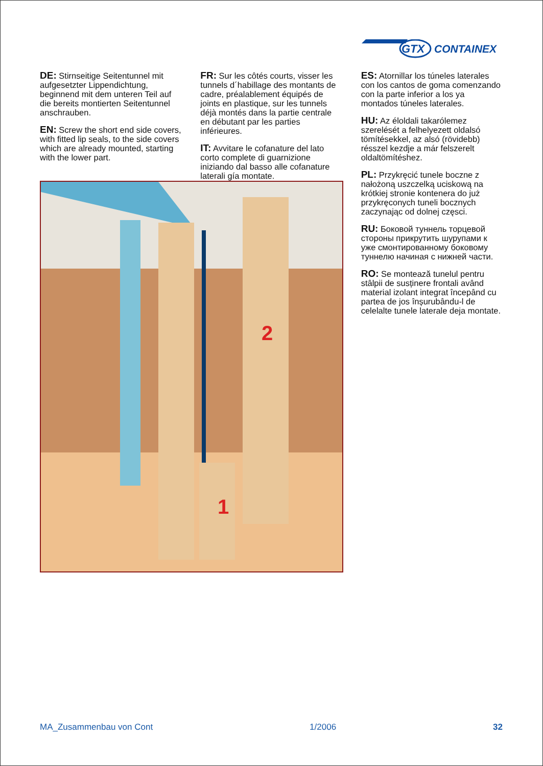GTX
CONTAINEX
DE: Stirnseitige Seitentunnel mit aufgesetzter Lippendichtung, beginnend mit dem unteren Teil auf die bereits montierten Seitentunnel anschrauben.
EN: Screw the short end side covers, with fitted lip seals, to the side covers which are already mounted, starting with the lower part.
FR: Sur les côtés courts, visser les tunnels d´habillage des montants de cadre, préalablement équipés de joints en plastique, sur les tunnels déjà montés dans la partie centrale en débutant par les parties inférieures.
IT: Avvitare le cofanature del lato corto complete di guarnizione iniziando dal basso alle cofanature laterali gía montate.
ES: Atornillar los túneles laterales con los cantos de goma comenzando con la parte inferior a los ya montados túneles laterales.
HU: Az éloldali takarólemez szerelését a felhelyezett oldalsó tömítésekkel, az alsó (rövidebb) résszel kezdje a már felszerelt oldaltömítéshez.
PL: Przykręcić tunele boczne z nałożoną uszczelką uciskową na krótkiej stronie kontenera do już przykręconych tuneli bocznych zaczynając od dolnej częsci.
RU: Боковой туннель торцевой стороны прикрутить шурупами к уже смонтированному боковому туннелю начиная с нижней части.
RO: Se montează tunelul pentru stâlpii de susținere frontali având material izolant integrat începând cu partea de jos înșurubându-l de celelalte tunele laterale deja montate.
2
1
MA_Zusammenbau von Cont 1/2006 32